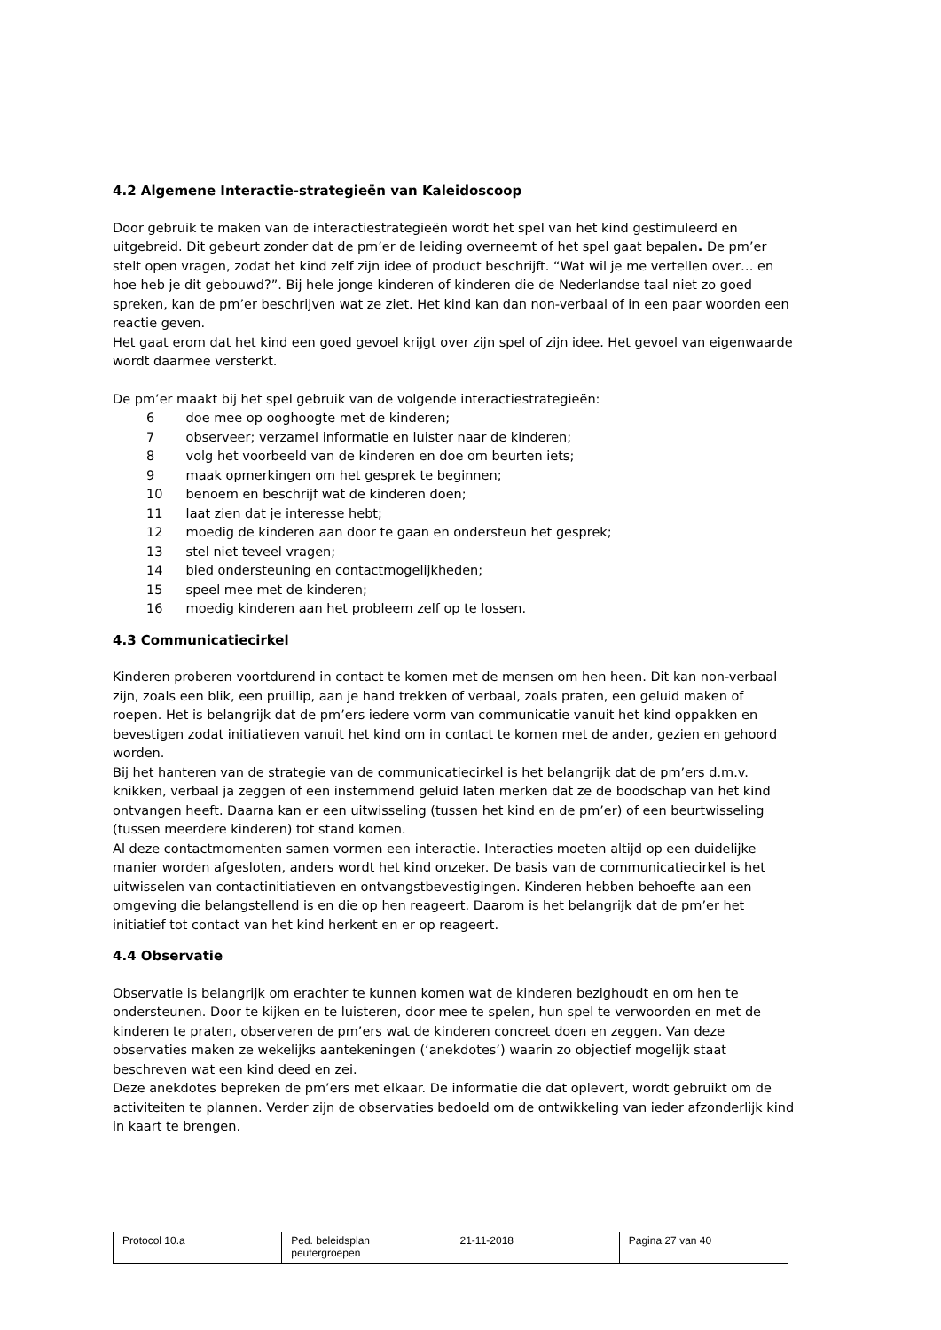4.2 Algemene Interactie-strategieën van Kaleidoscoop
Door gebruik te maken van de interactiestrategieën wordt het spel van het kind gestimuleerd en uitgebreid. Dit gebeurt zonder dat de pm’er de leiding overneemt of het spel gaat bepalen. De pm’er stelt open vragen, zodat het kind zelf zijn idee of product beschrijft. “Wat wil je me vertellen over… en hoe heb je dit gebouwd?”. Bij hele jonge kinderen of kinderen die de Nederlandse taal niet zo goed spreken, kan de pm’er beschrijven wat ze ziet. Het kind kan dan non-verbaal of in een paar woorden een reactie geven.
Het gaat erom dat het kind een goed gevoel krijgt over zijn spel of zijn idee. Het gevoel van eigenwaarde wordt daarmee versterkt.
De pm’er maakt bij het spel gebruik van de volgende interactiestrategieën:
6 doe mee op ooghoogte met de kinderen;
7 observeer; verzamel informatie en luister naar de kinderen;
8 volg het voorbeeld van de kinderen en doe om beurten iets;
9 maak opmerkingen om het gesprek te beginnen;
10 benoem en beschrijf wat de kinderen doen;
11 laat zien dat je interesse hebt;
12 moedig de kinderen aan door te gaan en ondersteun het gesprek;
13 stel niet teveel vragen;
14 bied ondersteuning en contactmogelijkheden;
15 speel mee met de kinderen;
16 moedig kinderen aan het probleem zelf op te lossen.
4.3 Communicatiecirkel
Kinderen proberen voortdurend in contact te komen met de mensen om hen heen. Dit kan non-verbaal zijn, zoals een blik, een pruillip, aan je hand trekken of verbaal, zoals praten, een geluid maken of roepen. Het is belangrijk dat de pm’ers iedere vorm van communicatie vanuit het kind oppakken en bevestigen zodat initiatieven vanuit het kind om in contact te komen met de ander, gezien en gehoord worden.
Bij het hanteren van de strategie van de communicatiecirkel is het belangrijk dat de pm’ers d.m.v. knikken, verbaal ja zeggen of een instemmend geluid laten merken dat ze de boodschap van het kind ontvangen heeft. Daarna kan er een uitwisseling (tussen het kind en de pm’er) of een beurtwisseling (tussen meerdere kinderen) tot stand komen.
Al deze contactmomenten samen vormen een interactie. Interacties moeten altijd op een duidelijke manier worden afgesloten, anders wordt het kind onzeker. De basis van de communicatiecirkel is het uitwisselen van contactinitiatieven en ontvangstbevestigingen. Kinderen hebben behoefte aan een omgeving die belangstellend is en die op hen reageert. Daarom is het belangrijk dat de pm’er het initiatief tot contact van het kind herkent en er op reageert.
4.4 Observatie
Observatie is belangrijk om erachter te kunnen komen wat de kinderen bezighoudt en om hen te ondersteunen. Door te kijken en te luisteren, door mee te spelen, hun spel te verwoorden en met de kinderen te praten, observeren de pm’ers wat de kinderen concreet doen en zeggen. Van deze observaties maken ze wekelijks aantekeningen (‘anekdotes’) waarin zo objectief mogelijk staat beschreven wat een kind deed en zei.
Deze anekdotes bepreken de pm’ers met elkaar. De informatie die dat oplevert, wordt gebruikt om de activiteiten te plannen. Verder zijn de observaties bedoeld om de ontwikkeling van ieder afzonderlijk kind in kaart te brengen.
| Protocol 10.a | Ped. beleidsplan peutergroepen | 21-11-2018 | Pagina 27 van 40 |